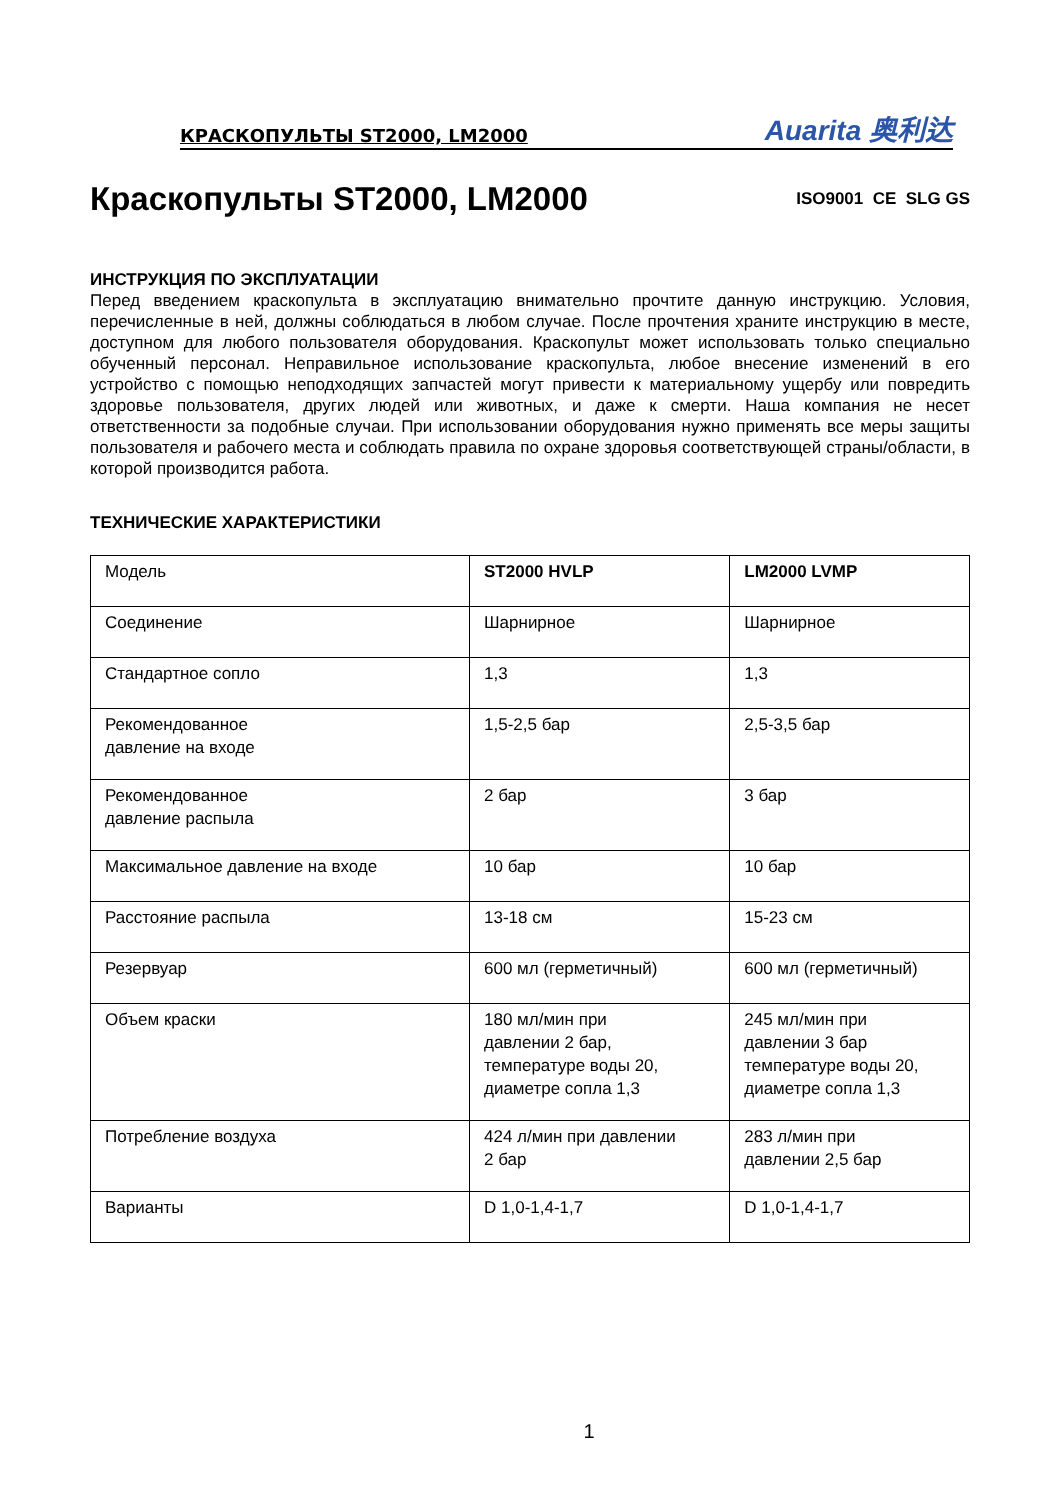КРАСКОПУЛЬТЫ ST2000, LM2000 Auarita 奥利达
Краскопульты ST2000, LM2000 ISO9001 CE SLG GS
ИНСТРУКЦИЯ ПО ЭКСПЛУАТАЦИИ
Перед введением краскопульта в эксплуатацию внимательно прочтите данную инструкцию. Условия, перечисленные в ней, должны соблюдаться в любом случае. После прочтения храните инструкцию в месте, доступном для любого пользователя оборудования. Краскопульт может использовать только специально обученный персонал. Неправильное использование краскопульта, любое внесение изменений в его устройство с помощью неподходящих запчастей могут привести к материальному ущербу или повредить здоровье пользователя, других людей или животных, и даже к смерти. Наша компания не несет ответственности за подобные случаи. При использовании оборудования нужно применять все меры защиты пользователя и рабочего места и соблюдать правила по охране здоровья соответствующей страны/области, в которой производится работа.
ТЕХНИЧЕСКИЕ ХАРАКТЕРИСТИКИ
| Модель | ST2000 HVLP | LM2000 LVMP |
| Соединение | Шарнирное | Шарнирное |
| Стандартное сопло | 1,3 | 1,3 |
| Рекомендованное давление на входе | 1,5-2,5 бар | 2,5-3,5 бар |
| Рекомендованное давление распыла | 2 бар | 3 бар |
| Максимальное давление на входе | 10 бар | 10 бар |
| Расстояние распыла | 13-18 см | 15-23 см |
| Резервуар | 600 мл (герметичный) | 600 мл (герметичный) |
| Объем краски | 180 мл/мин при давлении 2 бар, температуре воды 20, диаметре сопла 1,3 | 245 мл/мин при давлении 3 бар температуре воды 20, диаметре сопла 1,3 |
| Потребление воздуха | 424 л/мин при давлении 2 бар | 283 л/мин при давлении 2,5 бар |
| Варианты | D 1,0-1,4-1,7 | D 1,0-1,4-1,7 |
1